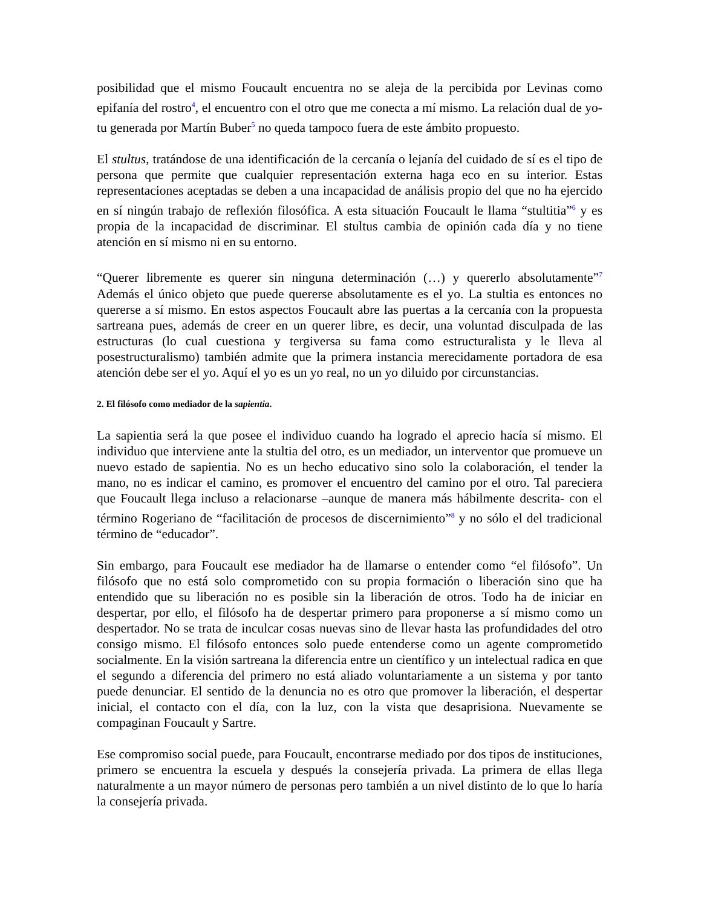posibilidad que el mismo Foucault encuentra no se aleja de la percibida por Levinas como epifanía del rostro<sup>4</sup>, el encuentro con el otro que me conecta a mí mismo. La relación dual de yo-tu generada por Martín Buber<sup>5</sup> no queda tampoco fuera de este ámbito propuesto.
El stultus, tratándose de una identificación de la cercanía o lejanía del cuidado de sí es el tipo de persona que permite que cualquier representación externa haga eco en su interior. Estas representaciones aceptadas se deben a una incapacidad de análisis propio del que no ha ejercido en sí ningún trabajo de reflexión filosófica. A esta situación Foucault le llama “stultitia”<sup>6</sup> y es propia de la incapacidad de discriminar. El stultus cambia de opinión cada día y no tiene atención en sí mismo ni en su entorno.
“Querer libremente es querer sin ninguna determinación (…) y quererlo absolutamente”<sup>7</sup> Además el único objeto que puede quererse absolutamente es el yo. La stultia es entonces no quererse a sí mismo. En estos aspectos Foucault abre las puertas a la cercanía con la propuesta sartreana pues, además de creer en un querer libre, es decir, una voluntad disculpada de las estructuras (lo cual cuestiona y tergiversa su fama como estructuralista y le lleva al posestructuralismo) también admite que la primera instancia merecidamente portadora de esa atención debe ser el yo. Aquí el yo es un yo real, no un yo diluido por circunstancias.
2. El filósofo como mediador de la sapientia.
La sapientia será la que posee el individuo cuando ha logrado el aprecio hacía sí mismo. El individuo que interviene ante la stultia del otro, es un mediador, un interventor que promueve un nuevo estado de sapientia. No es un hecho educativo sino solo la colaboración, el tender la mano, no es indicar el camino, es promover el encuentro del camino por el otro. Tal pareciera que Foucault llega incluso a relacionarse –aunque de manera más hábilmente descrita- con el término Rogeriano de “facilitación de procesos de discernimiento”<sup>8</sup> y no sólo el del tradicional término de “educador”.
Sin embargo, para Foucault ese mediador ha de llamarse o entender como “el filósofo”. Un filósofo que no está solo comprometido con su propia formación o liberación sino que ha entendido que su liberación no es posible sin la liberación de otros. Todo ha de iniciar en despertar, por ello, el filósofo ha de despertar primero para proponerse a sí mismo como un despertador. No se trata de inculcar cosas nuevas sino de llevar hasta las profundidades del otro consigo mismo. El filósofo entonces solo puede entenderse como un agente comprometido socialmente. En la visión sartreana la diferencia entre un científico y un intelectual radica en que el segundo a diferencia del primero no está aliado voluntariamente a un sistema y por tanto puede denunciar. El sentido de la denuncia no es otro que promover la liberación, el despertar inicial, el contacto con el día, con la luz, con la vista que desaprisiona. Nuevamente se compaginan Foucault y Sartre.
Ese compromiso social puede, para Foucault, encontrarse mediado por dos tipos de instituciones, primero se encuentra la escuela y después la consejería privada. La primera de ellas llega naturalmente a un mayor número de personas pero también a un nivel distinto de lo que lo haría la consejería privada.